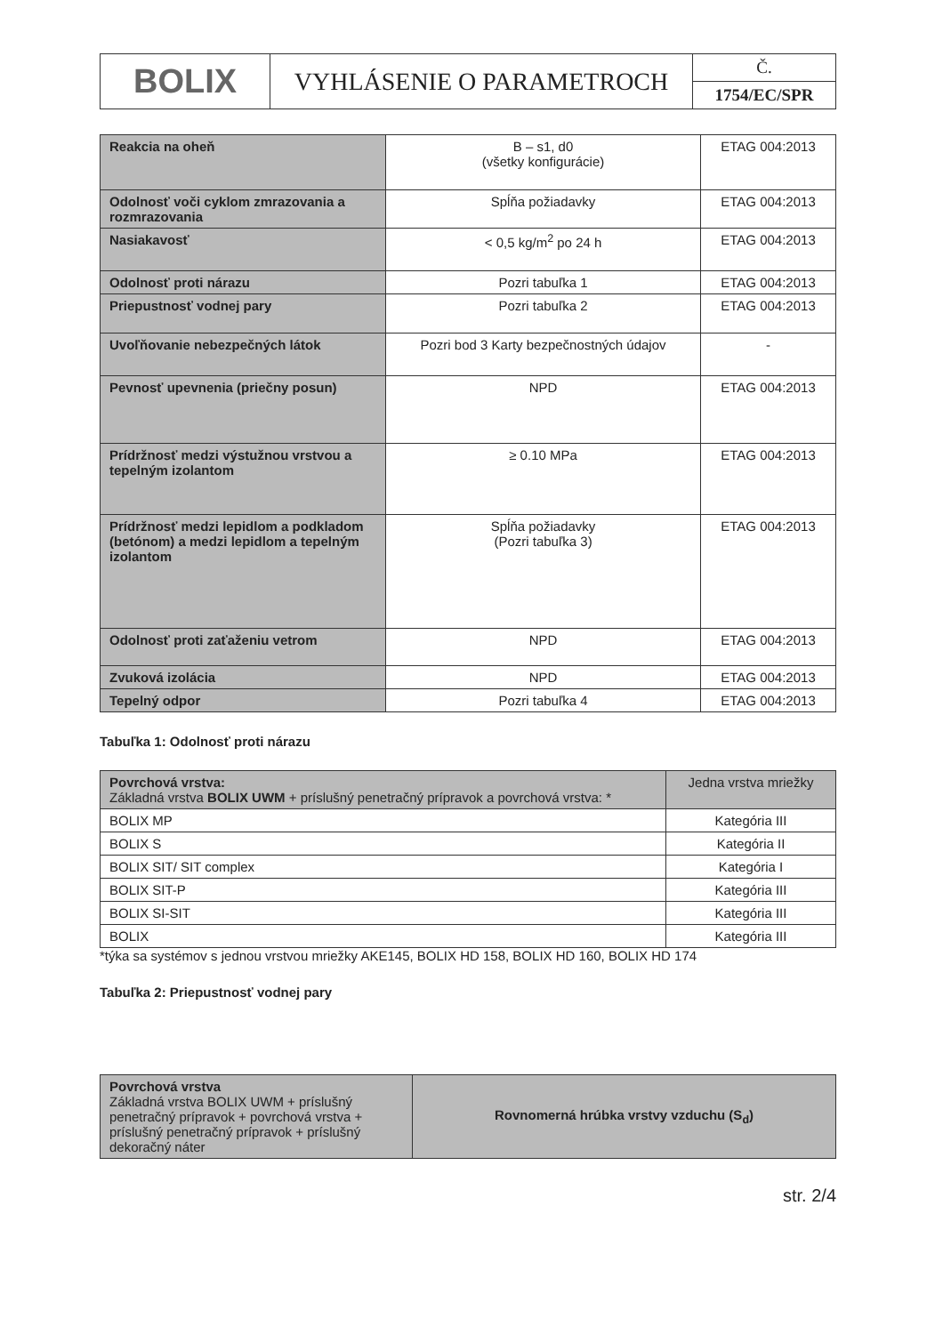| BOLIX | VYHLÁSENIE O PARAMETROCH | Č. |
| | | 1754/EC/SPR |
| Reakcia na oheň | B – s1, d0 (všetky konfigurácie) | ETAG 004:2013 |
| Odolnosť voči cyklom zmrazovania a rozmrazovania | Spĺňa požiadavky | ETAG 004:2013 |
| Nasiakavosť | < 0,5 kg/m<sup>2</sup> po 24 h | ETAG 004:2013 |
| Odolnosť proti nárazu | Pozri tabuľka 1 | ETAG 004:2013 |
| Priepustnosť vodnej pary | Pozri tabuľka 2 | ETAG 004:2013 |
| Uvoľňovanie nebezpečných látok | Pozri bod 3 Karty bezpečnostných údajov | - |
| Pevnosť upevnenia (priečny posun) | NPD | ETAG 004:2013 |
| Prídržnosť medzi výstužnou vrstvou a tepelným izolantom | ≥ 0.10 MPa | ETAG 004:2013 |
| Prídržnosť medzi lepidlom a podkladom (betónom) a medzi lepidlom a tepelným izolantom | Spĺňa požiadavky (Pozri tabuľka 3) | ETAG 004:2013 |
| Odolnosť proti zaťaženiu vetrom | NPD | ETAG 004:2013 |
| Zvuková izolácia | NPD | ETAG 004:2013 |
| Tepelný odpor | Pozri tabuľka 4 | ETAG 004:2013 |
Tabuľka 1: Odolnosť proti nárazu
| Povrchová vrstva: Základná vrstva BOLIX UWM + príslušný penetračný prípravok a povrchová vrstva: * | Jedna vrstva mriežky |
| --- | --- |
| BOLIX MP | Kategória III |
| BOLIX S | Kategória II |
| BOLIX SIT/ SIT complex | Kategória I |
| BOLIX SIT-P | Kategória III |
| BOLIX SI-SIT | Kategória III |
| BOLIX | Kategória III |
*týka sa systémov s jednou vrstvou mriežky AKE145, BOLIX HD 158, BOLIX HD 160, BOLIX HD 174
Tabuľka 2: Priepustnosť vodnej pary
| Povrchová vrstva Základná vrstva BOLIX UWM + príslušný penetračný prípravok + povrchová vrstva + príslušný penetračný prípravok + príslušný dekoračný náter | Rovnomerná hrúbka vrstvy vzduchu (S<sub>d</sub>) |
str. 2/4